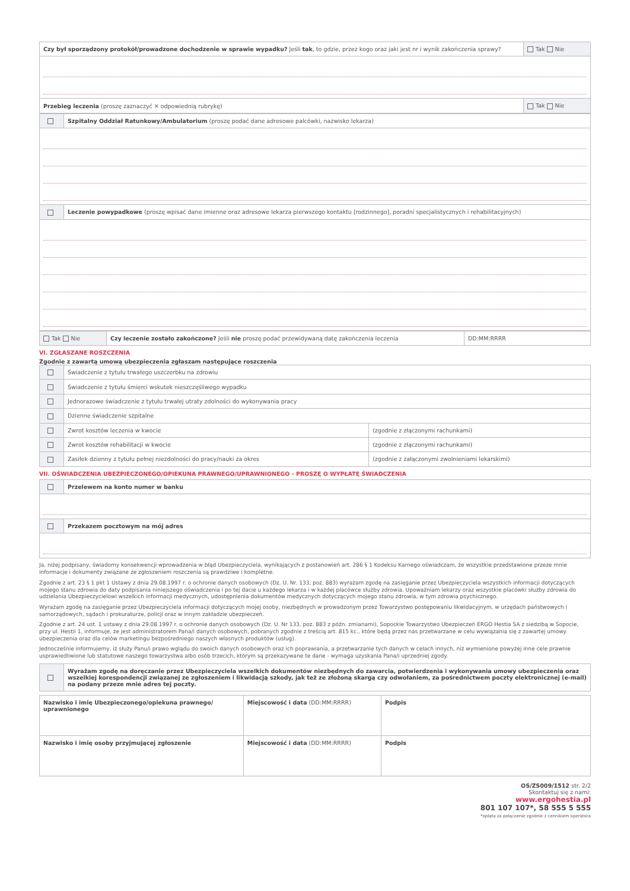| Czy był sporządzony protokół/prowadzone dochodzenie w sprawie wypadku? Jeśli tak , to gdzie, przez kogo oraz jaki jest nr i wynik zakończenia sprawy? | Tak Nie |
| Przebieg leczenia (proszę zaznaczyć ✕ odpowiednią rubrykę) | Tak Nie |
| | Szpitalny Oddział Ratunkowy/Ambulatorium (proszę podać dane adresowe palcówki, nazwisko lekarza) |
| | Leczenie powypadkowe (proszę wpisać dane imienne oraz adresowe lekarza pierwszego kontaktu [rodzinnego], poradni specjalistycznych i rehabilitacyjnych) |
| Tak Nie | Czy leczenie zostało zakończone? Jeśli nie proszę podać przewidywaną datę zakończenia leczenia | DD:MM:RRRR |
VI. ZGŁASZANE ROSZCZENIA
Zgodnie z zawartą umową ubezpieczenia zgłaszam następujące roszczenia
| | Świadczenie z tytułu trwałego uszczerbku na zdrowiu | |
| | Świadczenie z tytułu śmierci wskutek nieszczęśliwego wypadku | |
| | Jednorazowe świadczenie z tytułu trwałej utraty zdolności do wykonywania pracy | |
| | Dzienne świadczenie szpitalne | |
| | Zwrot kosztów leczenia w kwocie | (zgodnie z złączonymi rachunkami) |
| | Zwrot kosztów rehabilitacji w kwocie | (zgodnie z złączonymi rachunkami) |
| | Zasiłek dzienny z tytułu pełnej niezdolności do pracy/nauki za okres | (zgodnie z załączonymi zwolnieniami lekarskimi) |
VII. OŚWIADCZENIA UBEZPIECZONEGO/OPIEKUNA PRAWNEGO/UPRAWNIONEGO - PROSZĘ O WYPŁATĘ ŚWIADCZENIA
| | Przelewem na konto numer w banku |
| | Przekazem pocztowym na mój adres |
Ja, niżej podpisany, świadomy konsekwencji wprowadzenia w błąd Ubezpieczyciela, wynikających z postanowień art. 286 § 1 Kodeksu Karnego oświadczam, że wszystkie przedstawione przeze mnie informacje i dokumenty związane ze zgłoszeniem roszczenia są prawdziwe i kompletne.
Zgodnie z art. 23 § 1 pkt 1 Ustawy z dnia 29.08.1997 r. o ochronie danych osobowych (Dz. U. Nr. 133, poz. 883) wyrażam zgodę na zasięganie przez Ubezpieczyciela wszystkich informacji dotyczących mojego stanu zdrowia do daty podpisania niniejszego oświadczenia i po tej dacie u każdego lekarza i w każdej placówce służby zdrowia. Upoważniam lekarzy oraz wszystkie placówki służby zdrowia do udzielania Ubezpieczycielowi wszelkich informacji medycznych, udostępnienia dokumentów medycznych dotyczących mojego stanu zdrowia, w tym zdrowia psychicznego.
Wyrażam zgodę na zasięganie przez Ubezpieczyciela informacji dotyczących mojej osoby, niezbędnych w prowadzonym przez Towarzystwo postępowaniu likwidacyjnym, w urzędach państwowych i samorządowych, sądach i prokuraturze, policji oraz w innym zakładzie ubezpieczeń.
Zgodnie z art. 24 ust. 1 ustawy z dnia 29.08.1997 r. o ochronie danych osobowych (Dz. U. Nr 133, poz. 883 z późn. zmianami), Sopockie Towarzystwo Ubezpieczeń ERGO Hestia SA z siedzibą w Sopocie, przy ul. Hestii 1, informuje, że jest administratorem Pana/i danych osobowych, pobranych zgodnie z treścią art. 815 kc., które będą przez nas przetwarzane w celu wywiązania się z zawartej umowy ubezpieczenia oraz dla celów marketingu bezpośredniego naszych własnych produktów (usług).
Jednocześnie informujemy, iż służy Panu/i prawo wglądu do swoich danych osobowych oraz ich poprawiania, a przetwarzanie tych danych w celach innych, niż wymienione powyżej inne cele prawnie usprawiedliwione lub statutowe naszego towarzystwa albo osób trzecich, którym są przekazywane te dane - wymaga uzyskania Pana/i uprzedniej zgody.
| | Wyrażam zgodę na doręczanie przez Ubezpieczyciela wszelkich dokumentów niezbędnych do zawarcia, potwierdzenia i wykonywania umowy ubezpieczenia oraz wszelkiej korespondencji związanej ze zgłoszeniem i likwidacją szkody, jak też ze złożoną skargą czy odwołaniem, za pośrednictwem poczty elektronicznej (e-mail) na podany przeze mnie adres tej poczty. |
| Nazwisko i imię Ubezpieczonego/opiekuna prawnego/ uprawnionego | Miejscowość i data (DD:MM:RRRR) | Podpis |
| Nazwisko i imię osoby przyjmującej zgłoszenie | Miejscowość i data (DD:MM:RRRR) | Podpis |
OS/ZS009/1512 str. 2/2
Skontaktuj się z nami:
www.ergohestia.pl
801 107 107*, 58 555 5 555
*opłata za połączenie zgodnie z cennikiem operatora